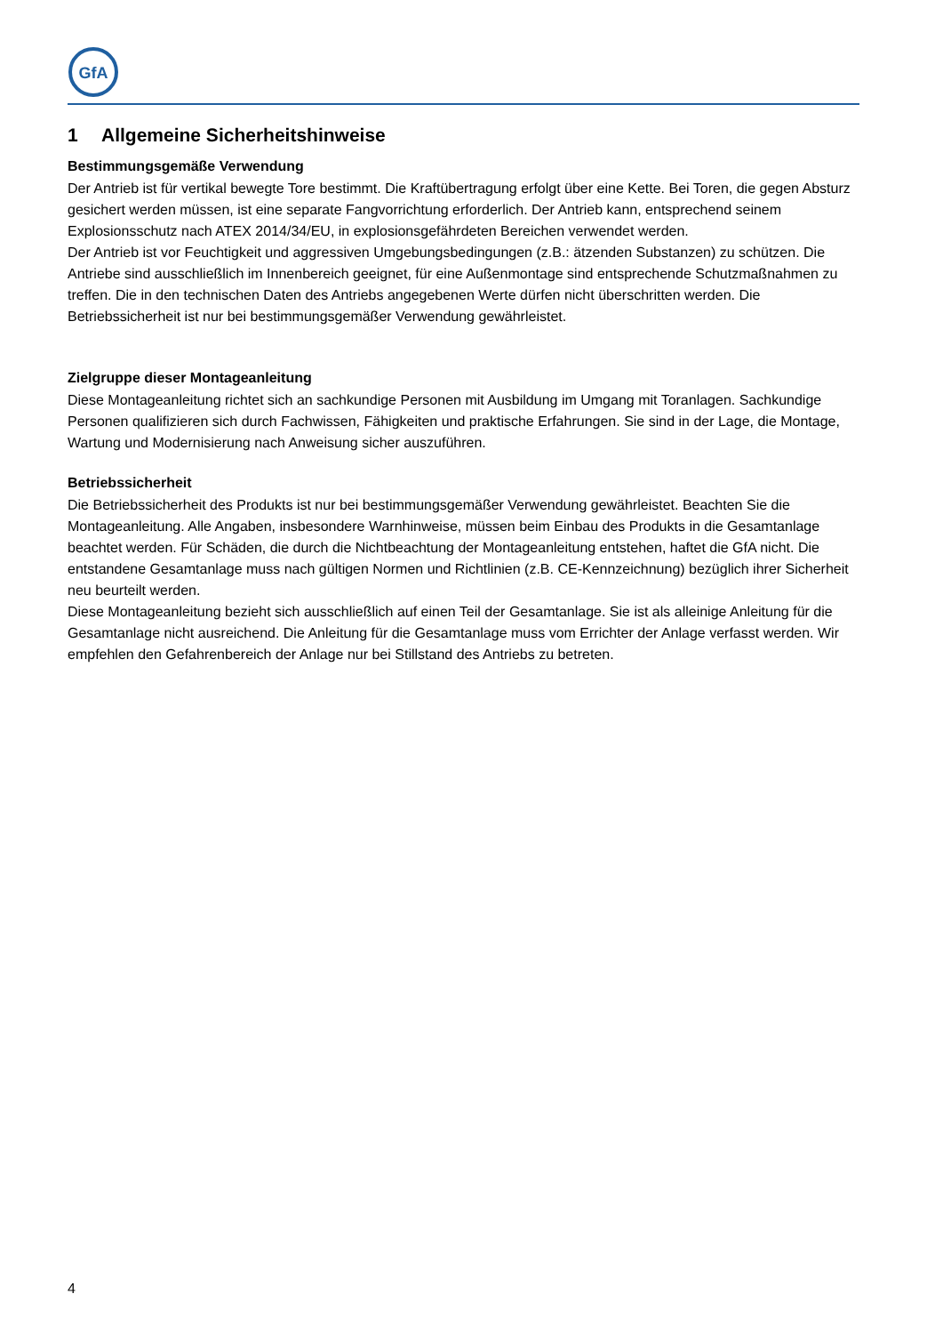GfA
1 Allgemeine Sicherheitshinweise
Bestimmungsgemäße Verwendung
Der Antrieb ist für vertikal bewegte Tore bestimmt. Die Kraftübertragung erfolgt über eine Kette. Bei Toren, die gegen Absturz gesichert werden müssen, ist eine separate Fangvorrichtung erforderlich. Der Antrieb kann, entsprechend seinem Explosionsschutz nach ATEX 2014/34/EU, in explosionsgefährdeten Bereichen verwendet werden.
Der Antrieb ist vor Feuchtigkeit und aggressiven Umgebungsbedingungen (z.B.: ätzenden Substanzen) zu schützen. Die Antriebe sind ausschließlich im Innenbereich geeignet, für eine Außenmontage sind entsprechende Schutzmaßnahmen zu treffen. Die in den technischen Daten des Antriebs angegebenen Werte dürfen nicht überschritten werden. Die Betriebssicherheit ist nur bei bestimmungsgemäßer Verwendung gewährleistet.
Zielgruppe dieser Montageanleitung
Diese Montageanleitung richtet sich an sachkundige Personen mit Ausbildung im Umgang mit Toranlagen. Sachkundige Personen qualifizieren sich durch Fachwissen, Fähigkeiten und praktische Erfahrungen. Sie sind in der Lage, die Montage, Wartung und Modernisierung nach Anweisung sicher auszuführen.
Betriebssicherheit
Die Betriebssicherheit des Produkts ist nur bei bestimmungsgemäßer Verwendung gewährleistet. Beachten Sie die Montageanleitung. Alle Angaben, insbesondere Warnhinweise, müssen beim Einbau des Produkts in die Gesamtanlage beachtet werden. Für Schäden, die durch die Nichtbeachtung der Montageanleitung entstehen, haftet die GfA nicht. Die entstandene Gesamtanlage muss nach gültigen Normen und Richtlinien (z.B. CE-Kennzeichnung) bezüglich ihrer Sicherheit neu beurteilt werden.
Diese Montageanleitung bezieht sich ausschließlich auf einen Teil der Gesamtanlage. Sie ist als alleinige Anleitung für die Gesamtanlage nicht ausreichend. Die Anleitung für die Gesamtanlage muss vom Errichter der Anlage verfasst werden. Wir empfehlen den Gefahrenbereich der Anlage nur bei Stillstand des Antriebs zu betreten.
4